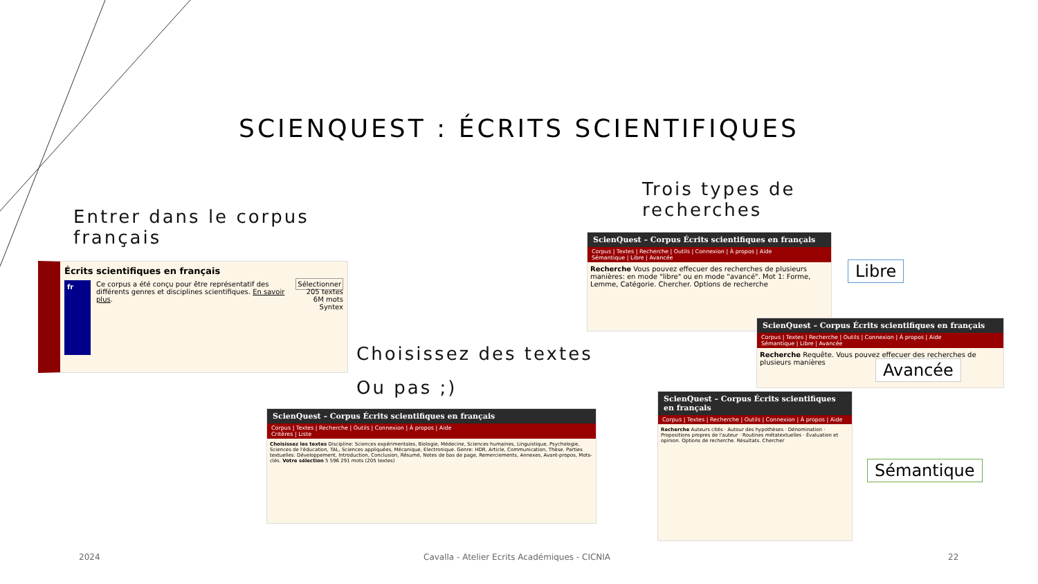SCIENQUEST : ÉCRITS SCIENTIFIQUES
Entrer dans le corpus français
Trois types de recherches
Choisissez des textes
Ou pas ;)
Écrits scientifiques en français
fr
Ce corpus a été conçu pour être représentatif des différents genres et disciplines scientifiques. En savoir plus.
Sélectionner
205 textes
6M mots
Syntex
ScienQuest – Corpus Écrits scientifiques en français
Corpus | Textes | Recherche | Outils | Connexion | À propos | Aide
Sémantique | Libre | Avancée
Recherche Vous pouvez effecuer des recherches de plusieurs manières: en mode "libre" ou en mode "avancé". Mot 1: Forme, Lemme, Catégorie. Chercher. Options de recherche
Libre
ScienQuest – Corpus Écrits scientifiques en français
Corpus | Textes | Recherche | Outils | Connexion | À propos | Aide
Sémantique | Libre | Avancée
Recherche Requête. Vous pouvez effecuer des recherches de plusieurs manières
Avancée
ScienQuest – Corpus Écrits scientifiques en français
Corpus | Textes | Recherche | Outils | Connexion | À propos | Aide
Critères | Liste
Choisissez les textes Discipline: Sciences expérimentales, Biologie, Médecine, Sciences humaines, Linguistique, Psychologie, Sciences de l'éducation, TAL, Sciences appliquées, Mécanique, Electronique. Genre: HDR, Article, Communication, Thèse. Parties textuelles: Développement, Introduction, Conclusion, Résumé, Notes de bas de page, Remerciements, Annexes, Avant-propos, Mots-clés. Votre sélection 5 596 291 mots (205 textes)
ScienQuest – Corpus Écrits scientifiques en français
Corpus | Textes | Recherche | Outils | Connexion | À propos | Aide
Recherche Auteurs cités · Autour des hypothèses · Dénomination · Propositions propres de l'auteur · Routines métatextuelles · Évaluation et opinion. Options de recherche. Résultats. Chercher
Sémantique
2024
Cavalla - Atelier Ecrits Académiques - CICNIA
22